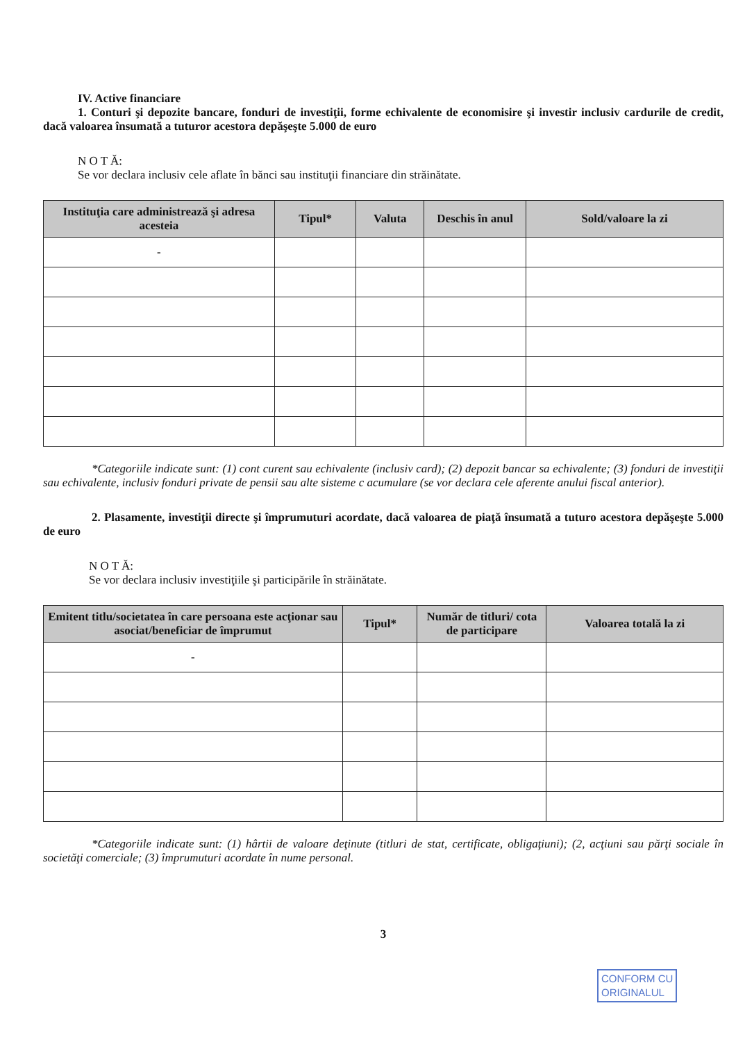IV. Active financiare
1. Conturi şi depozite bancare, fonduri de investiţii, forme echivalente de economisire şi investir inclusiv cardurile de credit, dacă valoarea însumată a tuturor acestora depăşeşte 5.000 de euro
N O T Ă:
Se vor declara inclusiv cele aflate în bănci sau instituţii financiare din străinătate.
| Instituţia care administrează şi adresa acesteia | Tipul* | Valuta | Deschis în anul | Sold/valoare la zi |
| --- | --- | --- | --- | --- |
| - | | | | |
*Categoriile indicate sunt: (1) cont curent sau echivalente (inclusiv card); (2) depozit bancar sa echivalente; (3) fonduri de investiţii sau echivalente, inclusiv fonduri private de pensii sau alte sisteme c acumulare (se vor declara cele aferente anului fiscal anterior).
2. Plasamente, investiţii directe şi împrumuturi acordate, dacă valoarea de piaţă însumată a tuturo acestora depăşeşte 5.000 de euro
N O T Ă:
Se vor declara inclusiv investiţiile şi participările în străinătate.
| Emitent titlu/societatea în care persoana este acţionar sau asociat/beneficiar de împrumut | Tipul* | Număr de titluri/ cota de participare | Valoarea totală la zi |
| --- | --- | --- | --- |
| - | | | |
*Categoriile indicate sunt: (1) hârtii de valoare deţinute (titluri de stat, certificate, obligaţiuni); (2, acţiuni sau părţi sociale în societăţi comerciale; (3) împrumuturi acordate în nume personal.
3
CONFORM CU
ORIGINALUL